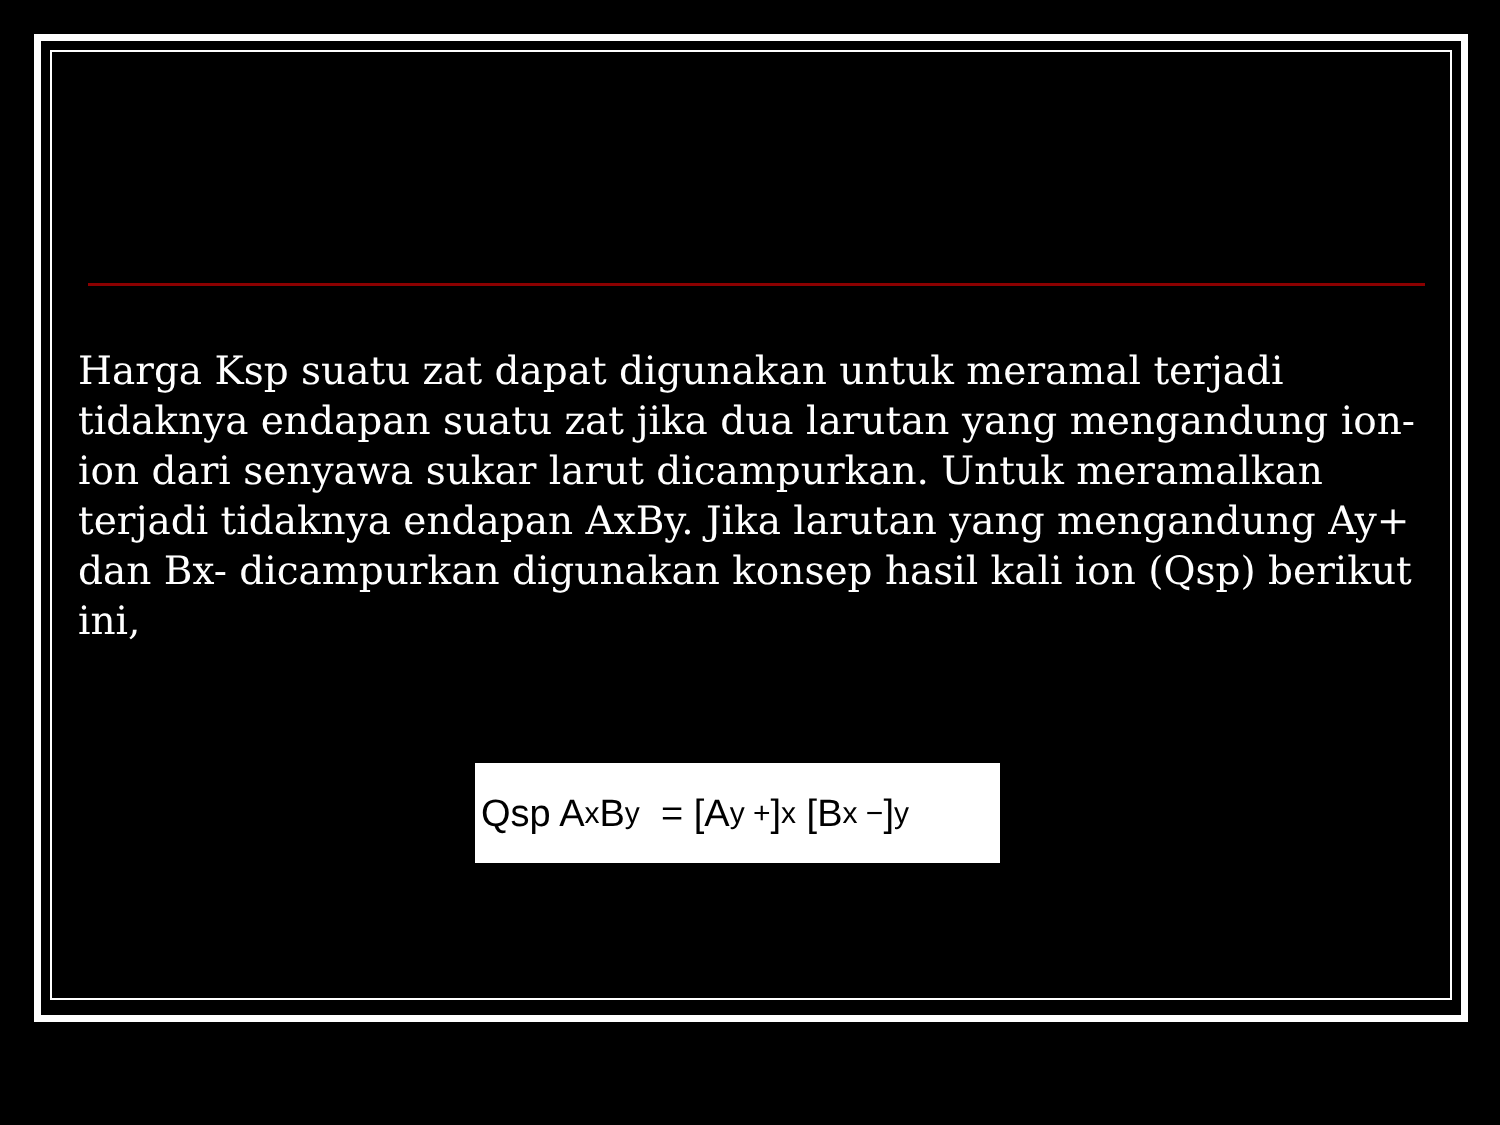Harga Ksp suatu zat dapat digunakan untuk meramal terjadi tidaknya endapan suatu zat jika dua larutan yang mengandung ion-ion dari senyawa sukar larut dicampurkan. Untuk meramalkan terjadi tidaknya endapan AxBy. Jika larutan yang mengandung Ay+ dan Bx- dicampurkan digunakan konsep hasil kali ion (Qsp) berikut ini,
Qsp A<sub>x</sub>B<sub>y</sub> = [A<sup>y +</sup>]<sup>x</sup> [B<sup>x −</sup>]<sup>y</sup>